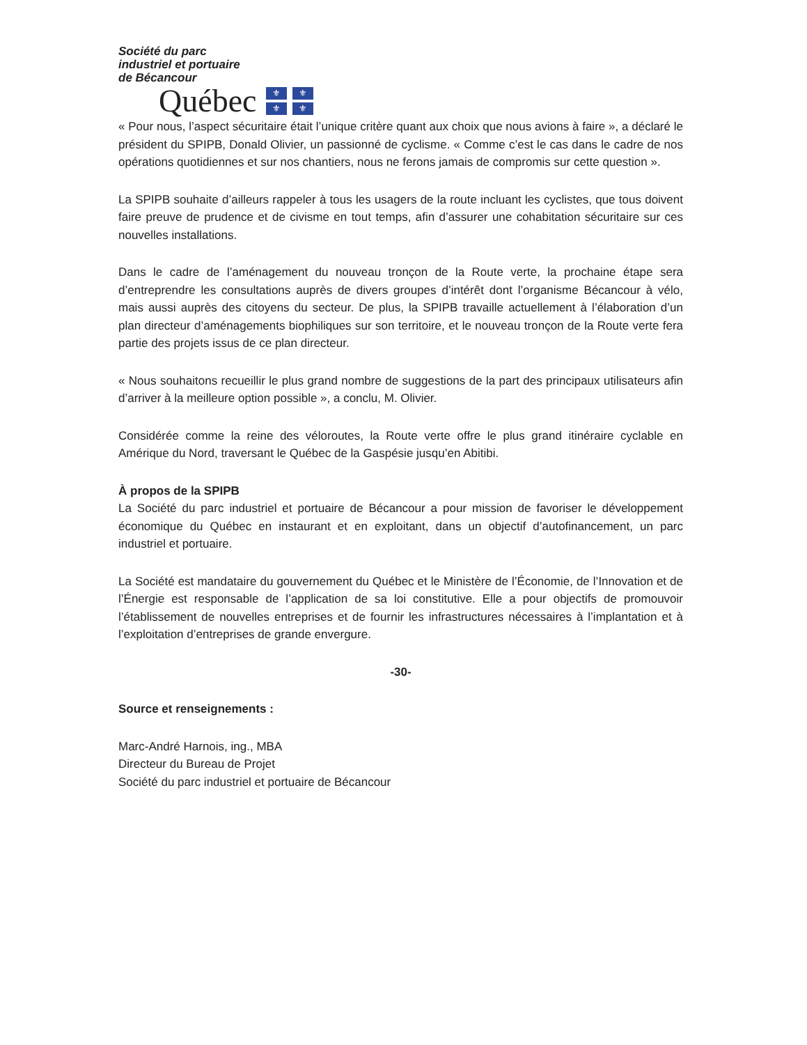Société du parc
industriel et portuaire
de Bécancour
Québec
⚜ ⚜ ⚜ ⚜
« Pour nous, l’aspect sécuritaire était l’unique critère quant aux choix que nous avions à faire », a déclaré le président du SPIPB, Donald Olivier, un passionné de cyclisme. « Comme c’est le cas dans le cadre de nos opérations quotidiennes et sur nos chantiers, nous ne ferons jamais de compromis sur cette question ».
La SPIPB souhaite d’ailleurs rappeler à tous les usagers de la route incluant les cyclistes, que tous doivent faire preuve de prudence et de civisme en tout temps, afin d’assurer une cohabitation sécuritaire sur ces nouvelles installations.
Dans le cadre de l’aménagement du nouveau tronçon de la Route verte, la prochaine étape sera d’entreprendre les consultations auprès de divers groupes d’intérêt dont l’organisme Bécancour à vélo, mais aussi auprès des citoyens du secteur. De plus, la SPIPB travaille actuellement à l’élaboration d’un plan directeur d’aménagements biophiliques sur son territoire, et le nouveau tronçon de la Route verte fera partie des projets issus de ce plan directeur.
« Nous souhaitons recueillir le plus grand nombre de suggestions de la part des principaux utilisateurs afin d’arriver à la meilleure option possible », a conclu, M. Olivier.
Considérée comme la reine des véloroutes, la Route verte offre le plus grand itinéraire cyclable en Amérique du Nord, traversant le Québec de la Gaspésie jusqu’en Abitibi.
À propos de la SPIPB
La Société du parc industriel et portuaire de Bécancour a pour mission de favoriser le développement économique du Québec en instaurant et en exploitant, dans un objectif d’autofinancement, un parc industriel et portuaire.
La Société est mandataire du gouvernement du Québec et le Ministère de l’Économie, de l’Innovation et de l’Énergie est responsable de l’application de sa loi constitutive. Elle a pour objectifs de promouvoir l’établissement de nouvelles entreprises et de fournir les infrastructures nécessaires à l’implantation et à l’exploitation d’entreprises de grande envergure.
-30-
Source et renseignements :
Marc-André Harnois, ing., MBA
Directeur du Bureau de Projet
Société du parc industriel et portuaire de Bécancour